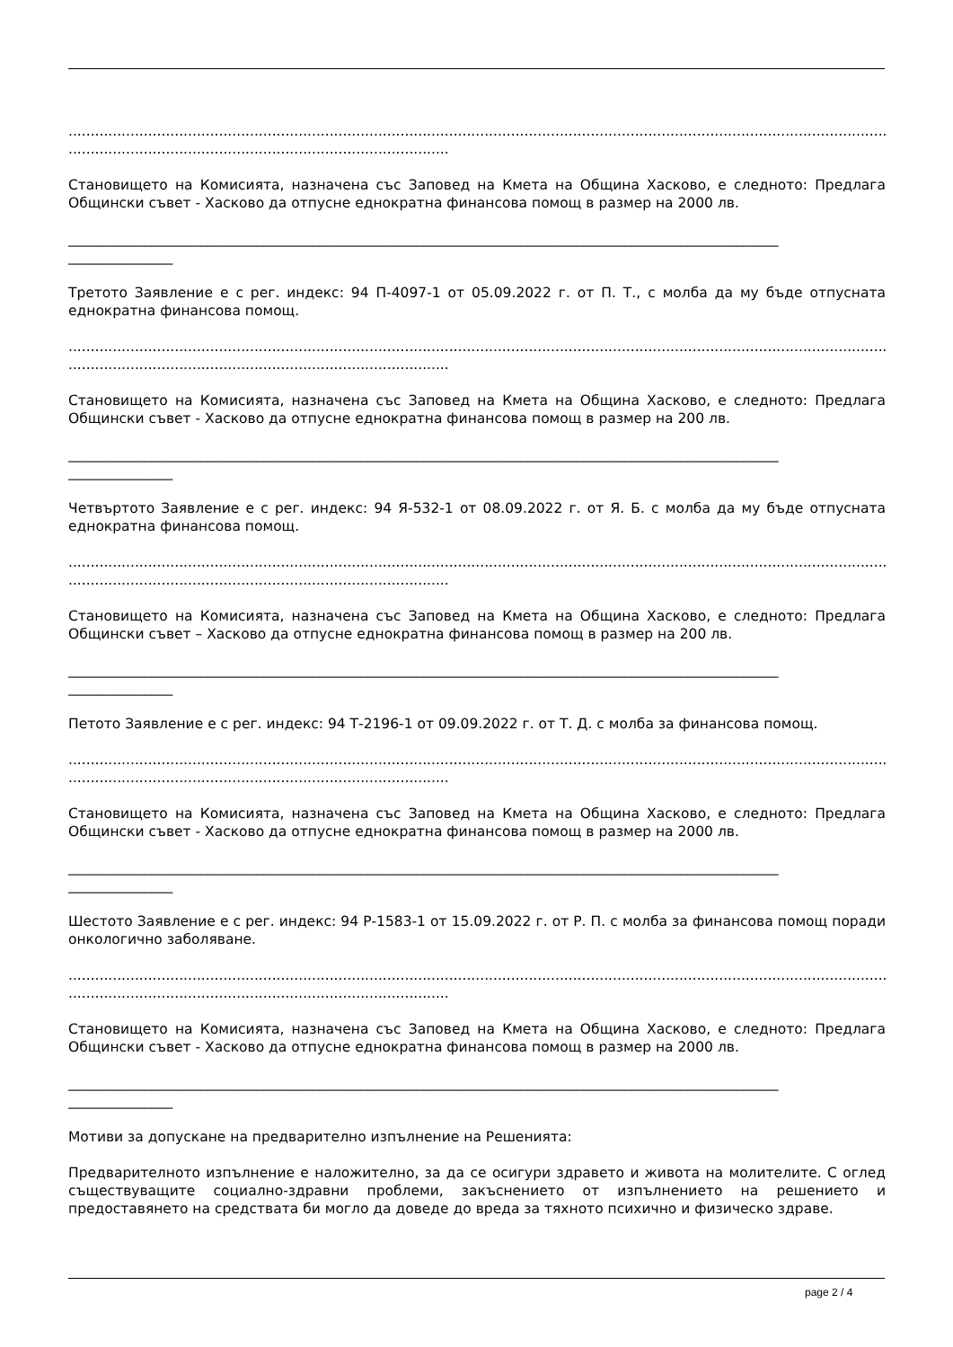.........................................................................................................................................................................................
......................................................................................
Становището на Комисията, назначена със Заповед на Кмета на Община Хасково, е следното: Предлага Общински съвет - Хасково да отпусне еднократна финансова помощ в размер на 2000 лв.
______________________________________________________________________________________________________
_______________
Третото Заявление е с рег. индекс: 94 П-4097-1 от 05.09.2022 г. от П. Т., с молба да му бъде отпусната еднократна финансова помощ.
.........................................................................................................................................................................................
......................................................................................
Становището на Комисията, назначена със Заповед на Кмета на Община Хасково, е следното: Предлага Общински съвет - Хасково да отпусне еднократна финансова помощ в размер на 200 лв.
______________________________________________________________________________________________________
_______________
Четвъртото Заявление е с рег. индекс: 94 Я-532-1 от 08.09.2022 г. от Я. Б. с молба да му бъде отпусната еднократна финансова помощ.
.........................................................................................................................................................................................
......................................................................................
Становището на Комисията, назначена със Заповед на Кмета на Община Хасково, е следното: Предлага Общински съвет – Хасково да отпусне еднократна финансова помощ в размер на 200 лв.
______________________________________________________________________________________________________
_______________
Петото Заявление е с рег. индекс: 94 Т-2196-1 от 09.09.2022 г. от Т. Д. с молба за финансова помощ.
.........................................................................................................................................................................................
......................................................................................
Становището на Комисията, назначена със Заповед на Кмета на Община Хасково, е следното: Предлага Общински съвет - Хасково да отпусне еднократна финансова помощ в размер на 2000 лв.
______________________________________________________________________________________________________
_______________
Шестото Заявление е с рег. индекс: 94 Р-1583-1 от 15.09.2022 г. от Р. П. с молба за финансова помощ поради онкологично заболяване.
.........................................................................................................................................................................................
......................................................................................
Становището на Комисията, назначена със Заповед на Кмета на Община Хасково, е следното: Предлага Общински съвет - Хасково да отпусне еднократна финансова помощ в размер на 2000 лв.
______________________________________________________________________________________________________
_______________
Мотиви за допускане на предварително изпълнение на Решенията:
Предварителното изпълнение е наложително, за да се осигури здравето и живота на молителите. С оглед съществуващите социално-здравни проблеми, закъснението от изпълнението на решението и предоставянето на средствата би могло да доведе до вреда за тяхното психично и физическо здраве.
page 2 / 4